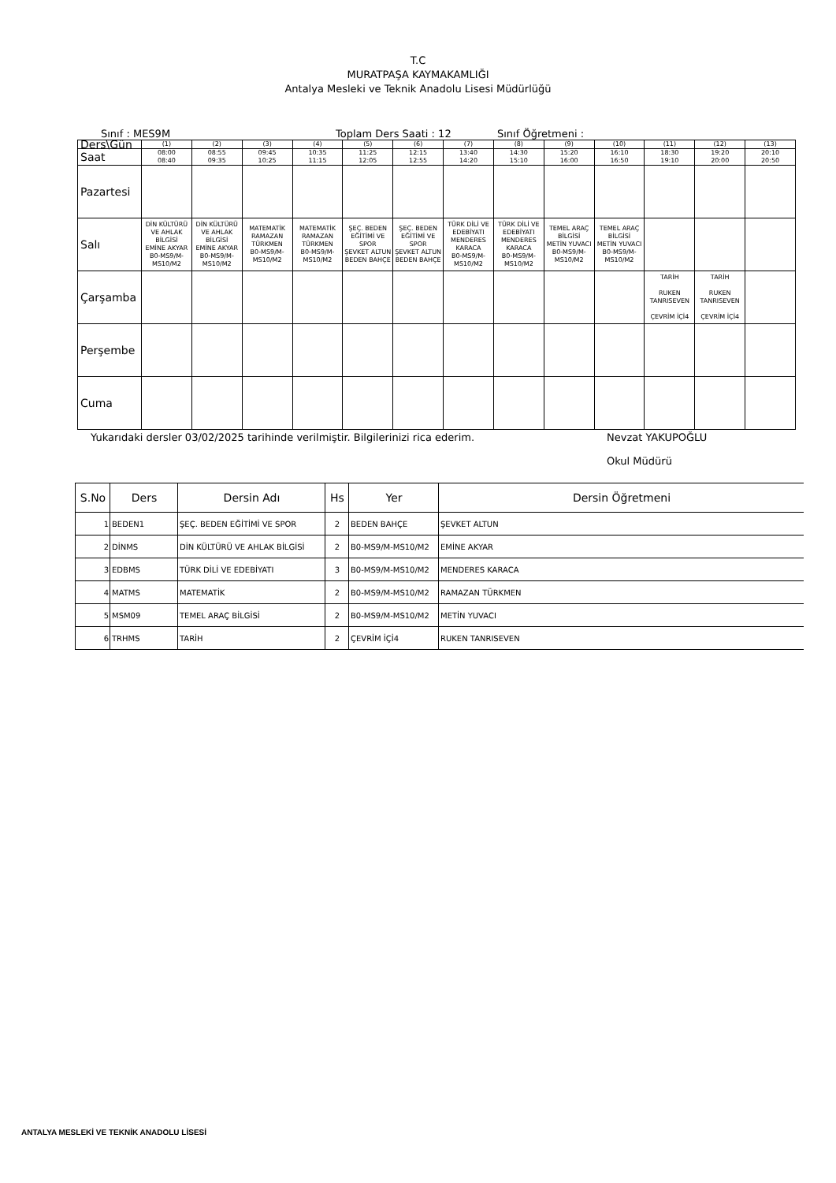T.C
MURATPAŞA KAYMAKAMLIĞI
Antalya Mesleki ve Teknik Anadolu Lisesi Müdürlüğü
Sınıf : MES9M Toplam Ders Saati : 12 Sınıf Öğretmeni :
| Ders\Gün | (1) | (2) | (3) | (4) | (5) | (6) | (7) | (8) | (9) | (10) | (11) | (12) | (13) |
| Saat | 08:00 08:40 | 08:55 09:35 | 09:45 10:25 | 10:35 11:15 | 11:25 12:05 | 12:15 12:55 | 13:40 14:20 | 14:30 15:10 | 15:20 16:00 | 16:10 16:50 | 18:30 19:10 | 19:20 20:00 | 20:10 20:50 |
| Pazartesi | | | | | | | | | | | | | |
| Salı | DİN KÜLTÜRÜ VE AHLAK BİLGİSİ EMİNE AKYAR B0-MS9/M-MS10/M2 | DİN KÜLTÜRÜ VE AHLAK BİLGİSİ EMİNE AKYAR B0-MS9/M-MS10/M2 | MATEMATİK RAMAZAN TÜRKMEN B0-MS9/M-MS10/M2 | MATEMATİK RAMAZAN TÜRKMEN B0-MS9/M-MS10/M2 | ŞEÇ. BEDEN EĞİTİMİ VE SPOR ŞEVKET ALTUN BEDEN BAHÇE | ŞEÇ. BEDEN EĞİTİMİ VE SPOR ŞEVKET ALTUN BEDEN BAHÇE | TÜRK DİLİ VE EDEBİYATI MENDERES KARACA B0-MS9/M-MS10/M2 | TÜRK DİLİ VE EDEBİYATI MENDERES KARACA B0-MS9/M-MS10/M2 | TEMEL ARAÇ BİLGİSİ METİN YUVACI B0-MS9/M-MS10/M2 | TEMEL ARAÇ BİLGİSİ METİN YUVACI B0-MS9/M-MS10/M2 | | | |
| Çarşamba | | | | | | | | | | | TARİH RUKEN TANRISEVEN ÇEVRİM İÇİ4 | TARİH RUKEN TANRISEVEN ÇEVRİM İÇİ4 | |
| Perşembe | | | | | | | | | | | | | |
| Cuma | | | | | | | | | | | | | |
Yukarıdaki dersler 03/02/2025 tarihinde verilmiştir. Bilgilerinizi rica ederim. Nevzat YAKUPOĞLU
Okul Müdürü
| S.No | Ders | Dersin Adı | Hs | Yer | Dersin Öğretmeni |
| --- | --- | --- | --- | --- | --- |
| 1 | BEDEN1 | ŞEÇ. BEDEN EĞİTİMİ VE SPOR | 2 | BEDEN BAHÇE | ŞEVKET ALTUN |
| 2 | DİNMS | DİN KÜLTÜRÜ VE AHLAK BİLGİSİ | 2 | B0-MS9/M-MS10/M2 | EMİNE AKYAR |
| 3 | EDBMS | TÜRK DİLİ VE EDEBİYATI | 3 | B0-MS9/M-MS10/M2 | MENDERES KARACA |
| 4 | MATMS | MATEMATİK | 2 | B0-MS9/M-MS10/M2 | RAMAZAN TÜRKMEN |
| 5 | MSM09 | TEMEL ARAÇ BİLGİSİ | 2 | B0-MS9/M-MS10/M2 | METİN YUVACI |
| 6 | TRHMS | TARİH | 2 | ÇEVRİM İÇİ4 | RUKEN TANRISEVEN |
ANTALYA MESLEKİ VE TEKNİK ANADOLU LİSESİ